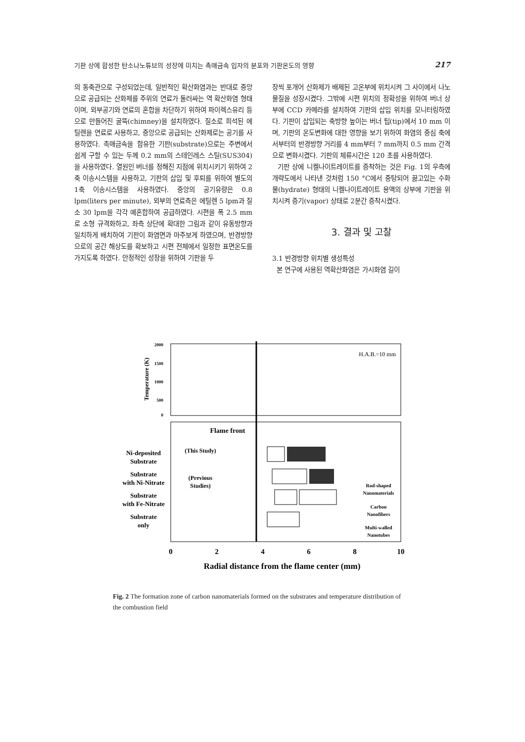기판 상에 합성한 탄소나노튜브의 성장에 미치는 촉매금속 입자의 분포와 기판온도의 영향 217
의 동축관으로 구성되었는데, 일반적인 확산화염과는 반대로 중앙으로 공급되는 산화제를 주위의 연료가 둘러싸는 역 확산화염 형태이며, 외부공기와 연료의 혼합을 차단하기 위하여 파이렉스유리 등으로 만들어진 굴뚝(chimney)을 설치하였다. 질소로 희석된 에틸렌을 연료로 사용하고, 중앙으로 공급되는 산화제로는 공기를 사용하였다. 촉매금속을 함유한 기판(substrate)으로는 주변에서 쉽게 구할 수 있는 두께 0.2 mm의 스테인레스 스틸(SUS304)을 사용하였다. 열원인 버너를 정해진 지점에 위치시키기 위하여 2축 이송시스템을 사용하고, 기판의 삽입 및 후퇴를 위하여 별도의 1축 이송시스템을 사용하였다. 중앙의 공기유량은 0.8 lpm(liters per minute), 외부의 연료측은 에틸렌 5 lpm과 질소 30 lpm을 각각 예혼합하여 공급하였다. 시편을 폭 2.5 mm로 소형 규격화하고, 좌측 상단에 확대한 그림과 같이 유동방향과 일치하게 배치하여 기판이 화염면과 마주보게 하였으며, 반경방향으로의 공간 해상도를 확보하고 시편 전체에서 일정한 표면온도를 가지도록 하였다. 안정적인 성장을 위하여 기판을 두
장씩 포개어 산화제가 배제된 고온부에 위치시켜 그 사이에서 나노물질을 성장시켰다. 그밖에 시편 위치의 정확성을 위하여 버너 상부에 CCD 카메라를 설치하여 기판의 삽입 위치를 모니터링하였다. 기판이 삽입되는 축방향 높이는 버너 팁(tip)에서 10 mm 이며, 기판의 온도변화에 대한 영향을 보기 위하여 화염의 중심 축에서부터의 반경방향 거리를 4 mm부터 7 mm까지 0.5 mm 간격으로 변화시켰다. 기판의 체류시간은 120 초를 사용하였다.
기판 상에 니켈나이트레이트를 증착하는 것은 Fig. 1의 우측에 개략도에서 나타낸 것처럼 150 °C에서 중탕되어 끓고있는 수화물(hydrate) 형태의 니켈나이트레이트 용액의 상부에 기판을 위치시켜 증기(vapor) 상태로 2분간 증착시켰다.
3. 결과 및 고찰
3.1 반경방향 위치별 생성특성
본 연구에 사용된 역확산화염은 가시화염 길이
2000
1500
1000
500
0
Temperature (K)
H.A.B.=10 mm
Flame front
(This Study)
(Previous
Studies)
Ni-deposited
Substrate
Substrate
with Ni-Nitrate
Substrate
with Fe-Nitrate
Substrate
only
Rod-shaped
Nanomaterials
Carbon
Nanofibers
Multi-walled
Nanotubes
0
2
4
6
8
10
Radial distance from the flame center (mm)
Fig. 2 The formation zone of carbon nanomaterials formed on the substrates and temperature distribution of the combustion field